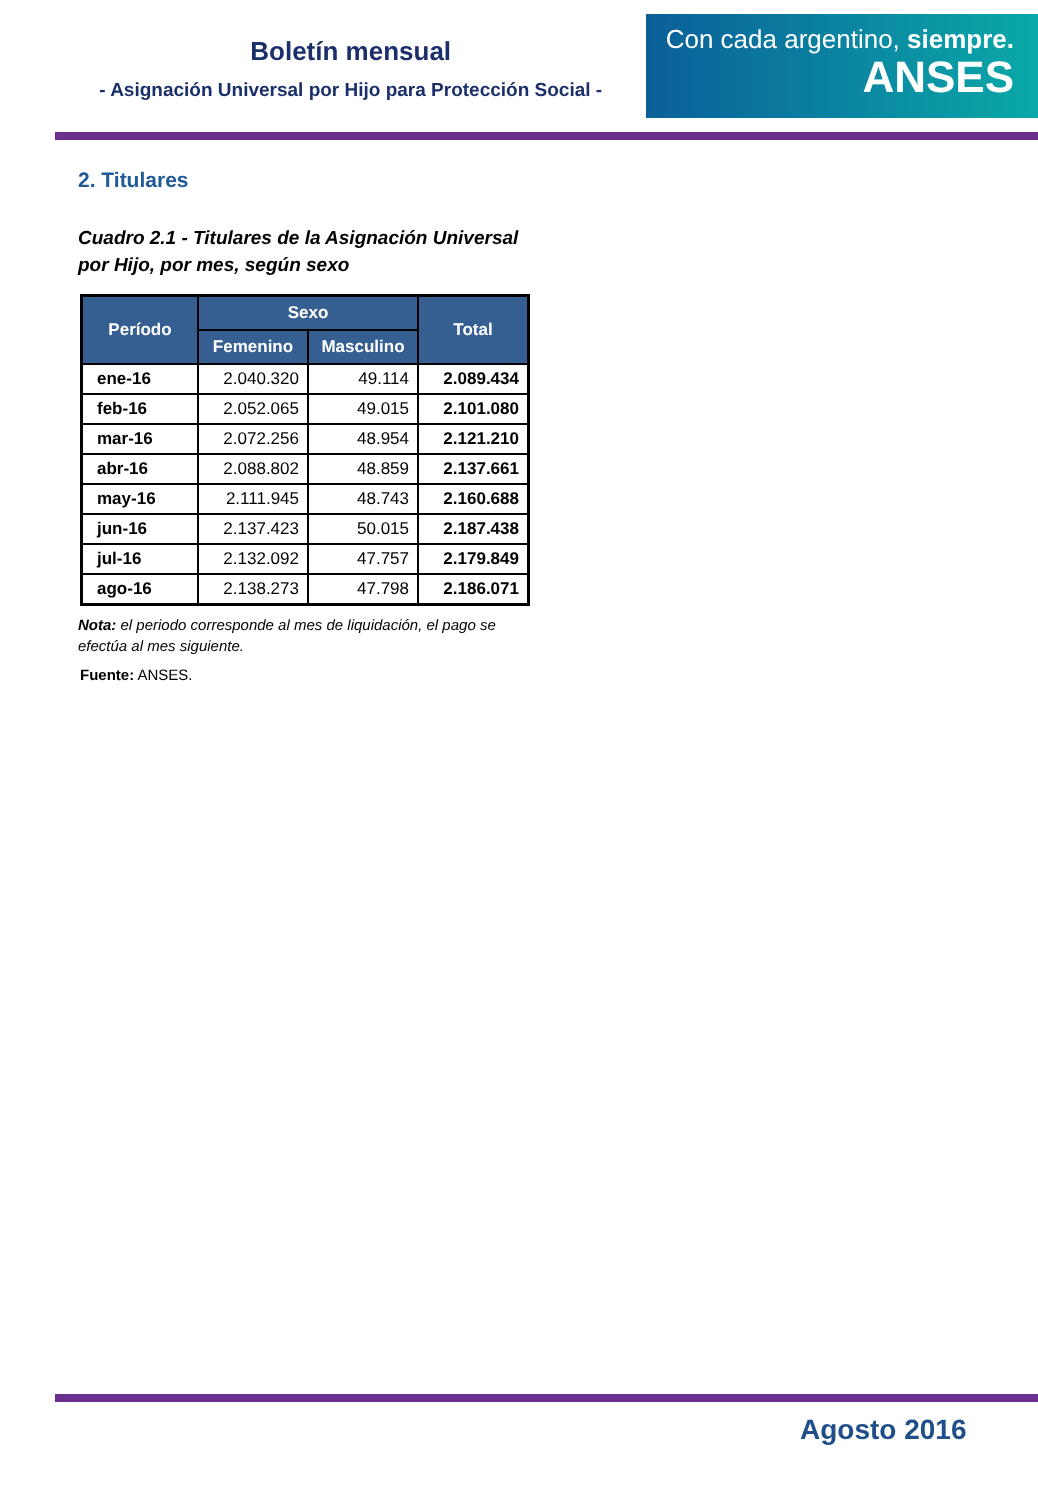Boletín mensual
- Asignación Universal por Hijo para Protección Social -
Con cada argentino, siempre.
ANSES
2. Titulares
Cuadro 2.1 - Titulares de la Asignación Universal
por Hijo, por mes, según sexo
| Período | Sexo | | Total |
| --- | --- | --- | --- |
| | Femenino | Masculino | |
| ene-16 | 2.040.320 | 49.114 | 2.089.434 |
| feb-16 | 2.052.065 | 49.015 | 2.101.080 |
| mar-16 | 2.072.256 | 48.954 | 2.121.210 |
| abr-16 | 2.088.802 | 48.859 | 2.137.661 |
| may-16 | 2.111.945 | 48.743 | 2.160.688 |
| jun-16 | 2.137.423 | 50.015 | 2.187.438 |
| jul-16 | 2.132.092 | 47.757 | 2.179.849 |
| ago-16 | 2.138.273 | 47.798 | 2.186.071 |
Nota: el periodo corresponde al mes de liquidación, el pago se efectúa al mes siguiente.
Fuente: ANSES.
Agosto 2016